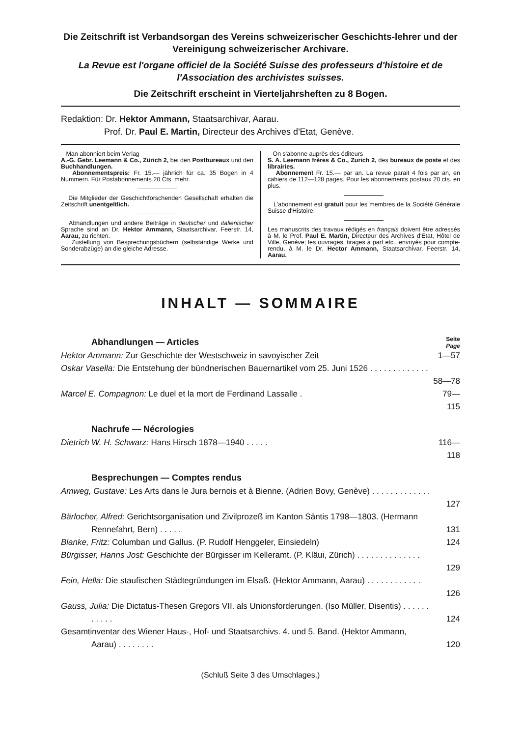Die Zeitschrift ist Verbandsorgan des Vereins schweizerischer Geschichts-lehrer und der Vereinigung schweizerischer Archivare.
La Revue est l'organe officiel de la Société Suisse des professeurs d'histoire et de l'Association des archivistes suisses.
Die Zeitschrift erscheint in Vierteljahrsheften zu 8 Bogen.
Redaktion: Dr. Hektor Ammann, Staatsarchivar, Aarau.
Prof. Dr. Paul E. Martin, Directeur des Archives d'Etat, Genève.
Man abonniert beim Verlag
A.-G. Gebr. Leemann & Co., Zürich 2, bei den Postbureaux und den Buchhandlungen.
Abonnementspreis: Fr. 15.— jährlich für ca. 35 Bogen in 4 Nummern. Für Postabonnements 20 Cts. mehr.
Die Mitglieder der Geschichtforschenden Gesellschaft erhalten die Zeitschrift unentgeltlich.
Abhandlungen und andere Beiträge in deutscher und italienischer Sprache sind an Dr. Hektor Ammann, Staatsarchivar, Feerstr. 14, Aarau, zu richten.
Zustellung von Besprechungsbüchern (selbständige Werke und Sonderabzüge) an die gleiche Adresse.
On s'abonne auprès des éditeurs
S. A. Leemann frères & Co., Zurich 2, des bureaux de poste et des librairies.
Abonnement Fr. 15.— par an. La revue parait 4 fois par an, en cahiers de 112—128 pages. Pour les abonnements postaux 20 cts. en plus.
L'abonnement est gratuit pour les membres de la Société Générale Suisse d'Histoire.
Les manuscrits des travaux rédigés en français doivent être adressés à M. le Prof. Paul E. Martin, Directeur des Archives d'Etat, Hôtel de Ville, Genève; les ouvrages, tirages à part etc., envoyés pour compte-rendu, à M. le Dr. Hector Ammann, Staatsarchivar, Feerstr. 14, Aarau.
INHALT — SOMMAIRE
Abhandlungen — Articles
Seite
Page
Hektor Ammann: Zur Geschichte der Westschweiz in savoyischer Zeit 1—57
Oskar Vasella: Die Entstehung der bündnerischen Bauernartikel vom 25. Juni 1526 . . . . . . . . . . . . .
58—78
Marcel E. Compagnon: Le duel et la mort de Ferdinand Lassalle . 79—115
Nachrufe — Nécrologies
Dietrich W. H. Schwarz: Hans Hirsch 1878—1940 . . . . . 116—118
Besprechungen — Comptes rendus
Amweg, Gustave: Les Arts dans le Jura bernois et à Bienne. (Adrien Bovy, Genève) . . . . . . . . . . . . .
127
Bärlocher, Alfred: Gerichtsorganisation und Zivilprozeß im Kanton Säntis 1798—1803. (Hermann Rennefahrt, Bern) . . . . .
131
Blanke, Fritz: Columban und Gallus. (P. Rudolf Henggeler, Einsiedeln)
124
Bürgisser, Hanns Jost: Geschichte der Bürgisser im Kelleramt. (P. Kläui, Zürich) . . . . . . . . . . . . . .
129
Fein, Hella: Die staufischen Städtegründungen im Elsaß. (Hektor Ammann, Aarau) . . . . . . . . . . . .
126
Gauss, Julia: Die Dictatus-Thesen Gregors VII. als Unionsforderungen. (Iso Müller, Disentis) . . . . . . . . . . .
124
Gesamtinventar des Wiener Haus-, Hof- und Staatsarchivs. 4. und 5. Band. (Hektor Ammann, Aarau) . . . . . . . .
120
(Schluß Seite 3 des Umschlages.)